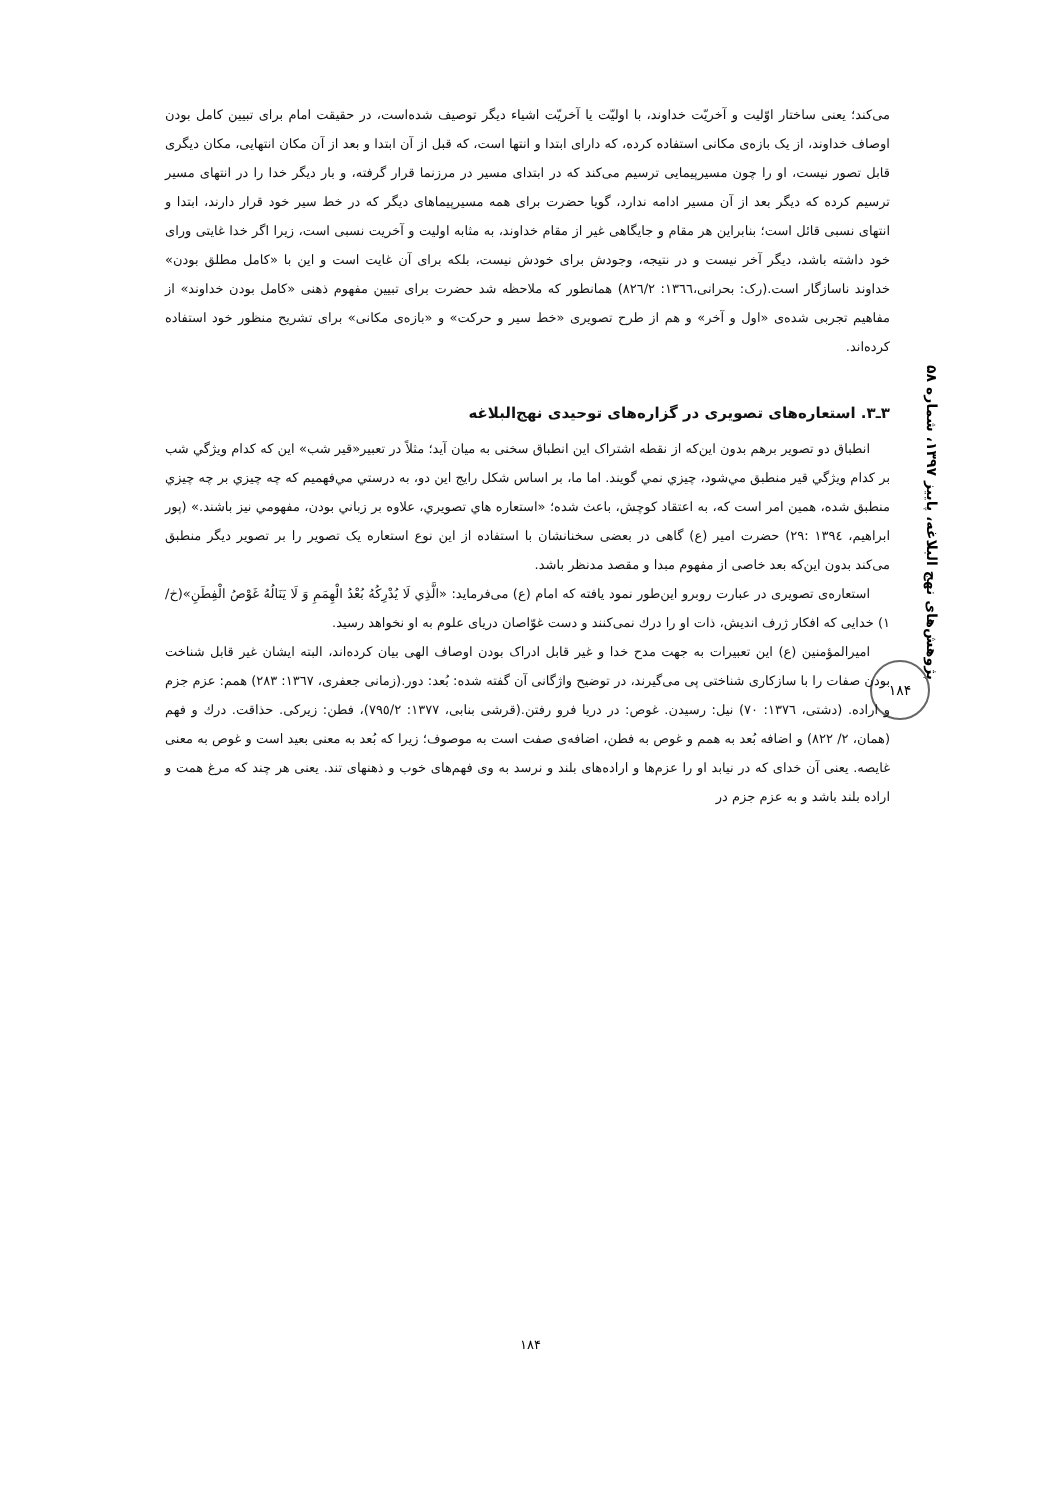پژوهش‌های نهج البلاغه، پاییز ۱۳۹۷، شماره ۵۸
۱۸۴
می‌کند؛ یعنی ساختار اوّلیت و آخریّت خداوند، با اولیّت یا آخریّت اشیاء دیگر توصیف شده‌است، در حقیقت امام برای تبیین کامل بودن اوصاف خداوند، از یک بازه‌ی مکانی استفاده کرده، که دارای ابتدا و انتها است، که قبل از آن ابتدا و بعد از آن مکان انتهایی، مکان دیگری قابل تصور نیست، او را چون مسیرپیمایی ترسیم می‌کند که در ابتدای مسیر در مرزنما قرار گرفته، و بار دیگر خدا را در انتهای مسیر ترسیم کرده که دیگر بعد از آن مسیر ادامه ندارد، گویا حضرت برای همه مسیرپیماهای دیگر که در خط سیر خود قرار دارند، ابتدا و انتهای نسبی قائل است؛ بنابراین هر مقام و جایگاهی غیر از مقام خداوند، به مثابه اولیت و آخریت نسبی است، زیرا اگر خدا غایتی ورای خود داشته باشد، دیگر آخر نیست و در نتیجه، وجودش برای خودش نیست، بلکه برای آن غایت است و این با «کامل مطلق بودن» خداوند ناسازگار است.(رک: بحرانی،١٣٦٦: ٨٢٦/٢) همانطور که ملاحظه شد حضرت برای تبیین مفهوم ذهنی «کامل بودن خداوند» از مفاهیم تجربی شده‌ی «اول و آخر» و هم از طرح تصویری «خط سیر و حرکت» و «بازه‌ی مکانی» برای تشریح منظور خود استفاده کرده‌اند.
۳ـ۳. استعاره‌های تصویری در گزاره‌های توحیدی نهج‌البلاغه
انطباق دو تصویر برهم بدون این‌که از نقطه اشتراک این انطباق سخنی به میان آید؛ مثلاً در تعبیر«قیر شب» این که کدام ویژگي شب بر کدام ویژگي قير منطبق مي‌شود، چيزي نمي گويند. اما ما، بر اساس شکل رايج اين دو، به درستي مي‌فهميم که چه چيزي بر چه چيزي منطبق شده، همين امر است که، به اعتقاد کوچش، باعث شده؛ «استعاره هاي تصويري، علاوه بر زباني بودن، مفهومي نيز باشند.» (پور ابراهیم، ١٣٩٤ :٢٩) حضرت امیر (ع) گاهی در بعضی سخنانشان با استفاده از این نوع استعاره یک تصویر را بر تصویر دیگر منطبق می‌کند بدون این‌که بعد خاصی از مفهوم مبدا و مقصد مدنظر باشد.
استعاره‌ی تصویری در عبارت روبرو این‌طور نمود یافته که امام (ع) می‌فرماید: «الَّذِي لَا يُدْرِكُهُ بُعْدُ الْهِمَمِ وَ لَا يَنَالُهُ غَوْصُ الْفِطَنِ»(خ/١) خدایی که افکار ژرف اندیش، ذات او را درك نمی‌کنند و دست غوّاصان دریای علوم به او نخواهد رسید.
امیرالمؤمنین (ع) این تعبیرات به جهت مدح خدا و غیر قابل ادراک بودن اوصاف الهی بیان کرده‌اند، البته ایشان غیر قابل شناخت بودن صفات را با سازکاری شناختی پی می‌گیرند، در توضیح واژگانی آن گفته شده: بُعد: دور.(زمانی جعفری، ١٣٦٧: ٢٨٣) همم: عزم جزم و اراده. (دشتی، ١٣٧٦: ٧٠) نیل: رسیدن. غوص: در دریا فرو رفتن.(قرشی بنابی، ١٣٧٧: ٧٩٥/٢)، فطن: زیرکی. حذاقت. درك و فهم (همان، ٢/ ٨٢٢) و اضافه بُعد به همم و غوص به فطن، اضافه‌ی صفت است به موصوف؛ زیرا که بُعد به معنی بعید است و غوص به معنی غایصه. یعنی آن خدای که در نیابد او را عزم‌ها و اراده‌های بلند و نرسد به وی فهم‌های خوب و ذهنهای تند. یعنی هر چند که مرغ همت و اراده بلند باشد و به عزم جزم در
۱۸۴